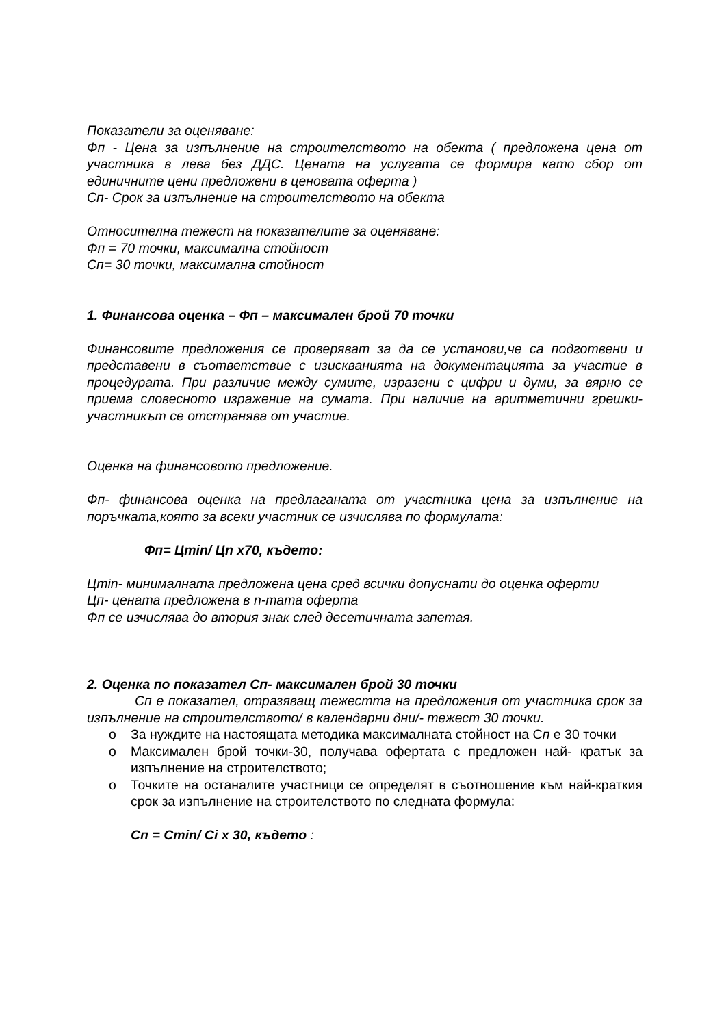Показатели за оценяване:
Фп - Цена за изпълнение на строителството на обекта ( предложена цена от участника в лева без ДДС. Цената на услугата се формира като сбор от единичните цени предложени в ценовата оферта )
Сп- Срок за изпълнение на строителството на обекта
Относителна тежест на показателите за оценяване:
Фп = 70 точки, максимална стойност
Сп= 30 точки, максимална стойност
1. Финансова оценка – Фп – максимален брой 70 точки
Финансовите предложения се проверяват за да се установи,че са подготвени и представени в съответствие с изискванията на документацията за участие в процедурата. При различие между сумите, изразени с цифри и думи, за вярно се приема словесното изражение на сумата. При наличие на аритметични грешки- участникът се отстранява от участие.
Оценка на финансовото предложение.
Фп- финансова оценка на предлаганата от участника цена за изпълнение на поръчката,която за всеки участник се изчислява по формулата:
Фп= Цmin/ Цn x70, където:
Цmin- минималната предложена цена сред всички допуснати до оценка оферти
Цп- цената предложена в n-тата оферта
Фп се изчислява до втория знак след десетичната запетая.
2. Оценка по показател Сп- максимален брой 30 точки
Сп е показател, отразяващ тежестта на предложения от участника срок за изпълнение на строителството/ в календарни дни/- тежест 30 точки.
o За нуждите на настоящата методика максималната стойност на Сп е 30 точки
o Максимален брой точки-30, получава офертата с предложен най- кратък за изпълнение на строителството;
o Точките на останалите участници се определят в съотношение към най-краткия срок за изпълнение на строителството по следната формула:
Сп = Сmin/ Сi x 30, където :